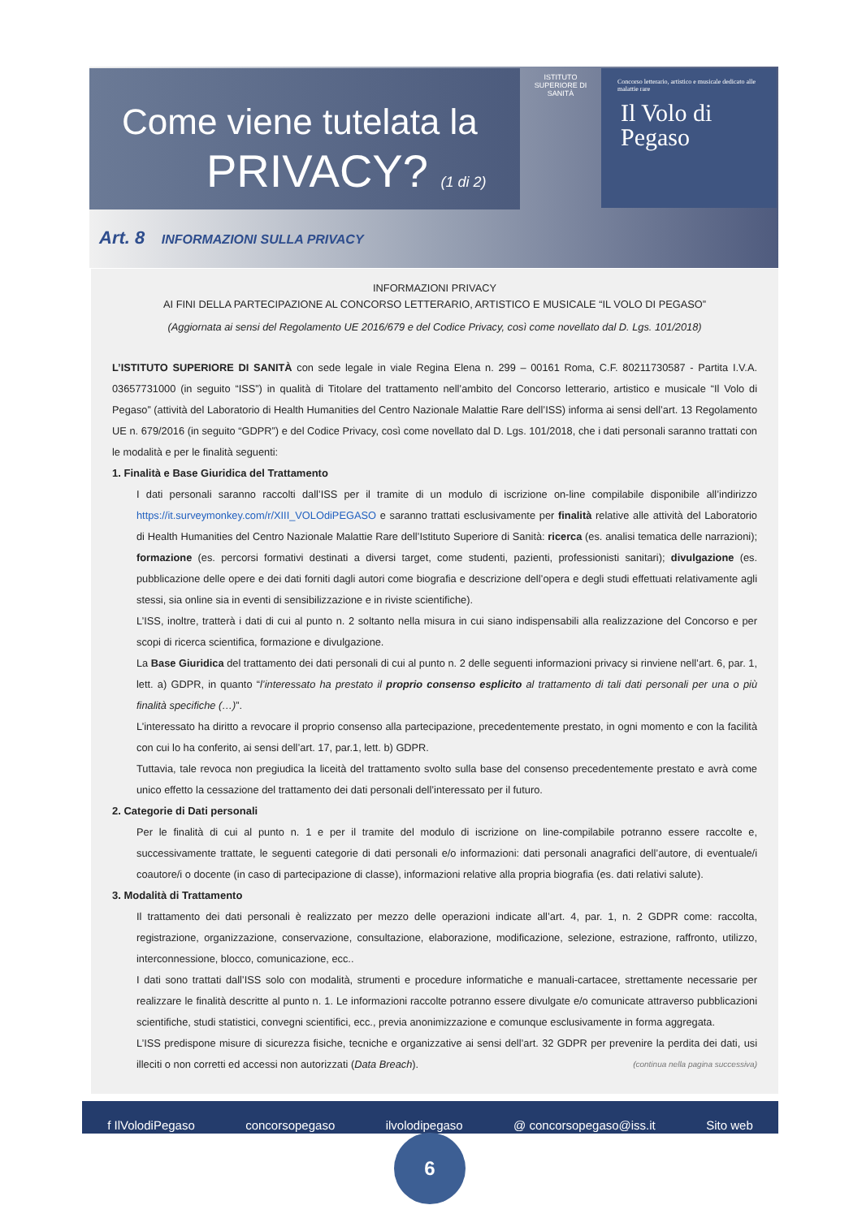Come viene tutelata la
PRIVACY? (1 di 2)
ISTITUTO SUPERIORE DI SANITÀ
Concorso letterario, artistico e musicale dedicato alle malattie rare
Il Volo di Pegaso
Art. 8 INFORMAZIONI SULLA PRIVACY
INFORMAZIONI PRIVACY
AI FINI DELLA PARTECIPAZIONE AL CONCORSO LETTERARIO, ARTISTICO E MUSICALE “IL VOLO DI PEGASO”
(Aggiornata ai sensi del Regolamento UE 2016/679 e del Codice Privacy, così come novellato dal D. Lgs. 101/2018)
L’ISTITUTO SUPERIORE DI SANITÀ con sede legale in viale Regina Elena n. 299 – 00161 Roma, C.F. 80211730587 - Partita I.V.A. 03657731000 (in seguito “ISS”) in qualità di Titolare del trattamento nell’ambito del Concorso letterario, artistico e musicale “Il Volo di Pegaso” (attività del Laboratorio di Health Humanities del Centro Nazionale Malattie Rare dell’ISS) informa ai sensi dell’art. 13 Regolamento UE n. 679/2016 (in seguito “GDPR”) e del Codice Privacy, così come novellato dal D. Lgs. 101/2018, che i dati personali saranno trattati con le modalità e per le finalità seguenti:
1. Finalità e Base Giuridica del Trattamento
I dati personali saranno raccolti dall’ISS per il tramite di un modulo di iscrizione on-line compilabile disponibile all’indirizzo https://it.surveymonkey.com/r/XIII_VOLOdiPEGASO e saranno trattati esclusivamente per finalità relative alle attività del Laboratorio di Health Humanities del Centro Nazionale Malattie Rare dell’Istituto Superiore di Sanità: ricerca (es. analisi tematica delle narrazioni); formazione (es. percorsi formativi destinati a diversi target, come studenti, pazienti, professionisti sanitari); divulgazione (es. pubblicazione delle opere e dei dati forniti dagli autori come biografia e descrizione dell’opera e degli studi effettuati relativamente agli stessi, sia online sia in eventi di sensibilizzazione e in riviste scientifiche).
L’ISS, inoltre, tratterà i dati di cui al punto n. 2 soltanto nella misura in cui siano indispensabili alla realizzazione del Concorso e per scopi di ricerca scientifica, formazione e divulgazione.
La Base Giuridica del trattamento dei dati personali di cui al punto n. 2 delle seguenti informazioni privacy si rinviene nell’art. 6, par. 1, lett. a) GDPR, in quanto “l’interessato ha prestato il proprio consenso esplicito al trattamento di tali dati personali per una o più finalità specifiche (…)”.
L’interessato ha diritto a revocare il proprio consenso alla partecipazione, precedentemente prestato, in ogni momento e con la facilità con cui lo ha conferito, ai sensi dell’art. 17, par.1, lett. b) GDPR.
Tuttavia, tale revoca non pregiudica la liceità del trattamento svolto sulla base del consenso precedentemente prestato e avrà come unico effetto la cessazione del trattamento dei dati personali dell’interessato per il futuro.
2. Categorie di Dati personali
Per le finalità di cui al punto n. 1 e per il tramite del modulo di iscrizione on line-compilabile potranno essere raccolte e, successivamente trattate, le seguenti categorie di dati personali e/o informazioni: dati personali anagrafici dell’autore, di eventuale/i coautore/i o docente (in caso di partecipazione di classe), informazioni relative alla propria biografia (es. dati relativi salute).
3. Modalità di Trattamento
Il trattamento dei dati personali è realizzato per mezzo delle operazioni indicate all’art. 4, par. 1, n. 2 GDPR come: raccolta, registrazione, organizzazione, conservazione, consultazione, elaborazione, modificazione, selezione, estrazione, raffronto, utilizzo, interconnessione, blocco, comunicazione, ecc..
I dati sono trattati dall’ISS solo con modalità, strumenti e procedure informatiche e manuali-cartacee, strettamente necessarie per realizzare le finalità descritte al punto n. 1. Le informazioni raccolte potranno essere divulgate e/o comunicate attraverso pubblicazioni scientifiche, studi statistici, convegni scientifici, ecc., previa anonimizzazione e comunque esclusivamente in forma aggregata.
L’ISS predispone misure di sicurezza fisiche, tecniche e organizzative ai sensi dell’art. 32 GDPR per prevenire la perdita dei dati, usi illeciti o non corretti ed accessi non autorizzati (Data Breach). (continua nella pagina successiva)
f IlVolodiPegaso concorsopegaso ilvolodipegaso @ concorsopegaso@iss.it Sito web
6